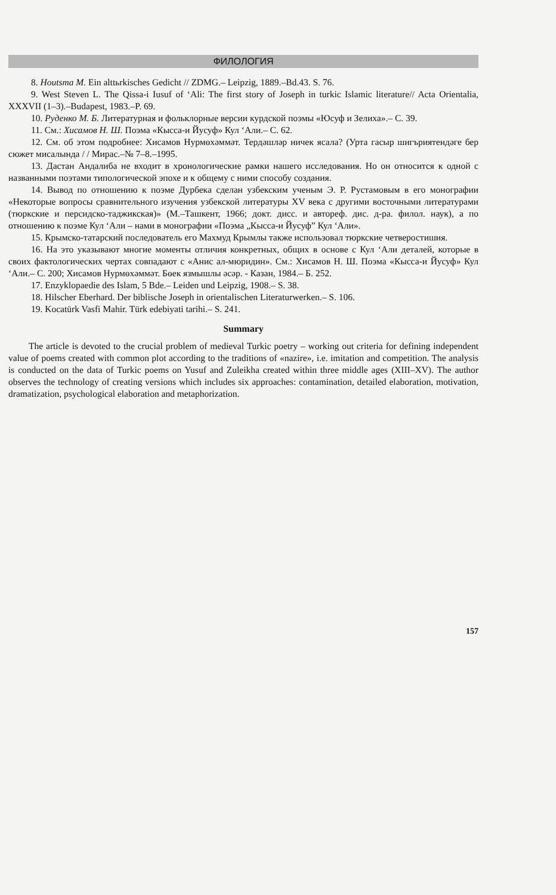ФИЛОЛОГИЯ
8. Houtsma M. Ein alttьrkisches Gedicht // ZDMG.– Leipzig, 1889.–Bd.43. S. 76.
9. West Steven L. The Qissa-i Iusuf of ‘Ali: The first story of Joseph in turkic Islamic literature// Acta Orientalia, XXXVII (1–3).–Budapest, 1983.–P. 69.
10. Руденко М. Б. Литературная и фольклорные версии курдской поэмы «Юсуф и Зелиха».– С. 39.
11. См.: Хисамов Н. Ш. Поэма «Кысса-и Йусуф» Кул ‘Али.– С. 62.
12. См. об этом подробнее: Хисамов Нурмөхәммәт. Тердәшләр ничек ясала? (Урта гасыр шигъриятендәге бер сюжет мисалында / / Мирас.–№ 7–8.–1995.
13. Дастан Андалиба не входит в хронологические рамки нашего исследования. Но он относится к одной с названными поэтами типологической эпохе и к общему с ними способу создания.
14. Вывод по отношению к поэме Дурбека сделан узбекским ученым Э. Р. Рустамовым в его монографии «Некоторые вопросы сравнительного изучения узбекской литературы XV века с другими восточными литературами (тюркские и персидско-таджикская)» (М.–Ташкент, 1966; докт. дисс. и автореф. дис. д-ра. филол. наук), а по отношению к поэме Кул ‘Али – нами в монографии «Поэма „Кысса-и Йусуф” Кул ‘Али».
15. Крымско-татарский последователь его Махмуд Крымлы также использовал тюркские четверостишия.
16. На это указывают многие моменты отличия конкретных, общих в основе с Кул ‘Али деталей, которые в своих фактологических чертах совпадают с «Анис ал-мюридин». См.: Хисамов Н. Ш. Поэма «Кысса-и Йусуф» Кул ‘Али.– С. 200; Хисамов Нурмөхәммәт. Бөек язмышлы әсәр. - Казан, 1984.– Б. 252.
17. Enzyklopaedie des Islam, 5 Bde.– Leiden und Leipzig, 1908.– S. 38.
18. Hilscher Eberhard. Der biblische Joseph in orientalischen Literaturwerken.– S. 106.
19. Kocatürk Vasfi Mahir. Türk edebiyati tarihi.– S. 241.
Summary
The article is devoted to the crucial problem of medieval Turkic poetry – working out criteria for defining independent value of poems created with common plot according to the traditions of «nazire», i.e. imitation and competition. The analysis is conducted on the data of Turkic poems on Yusuf and Zuleikha created within three middle ages (XIII–XV). The author observes the technology of creating versions which includes six approaches: contamination, detailed elaboration, motivation, dramatization, psychological elaboration and metaphorization.
157